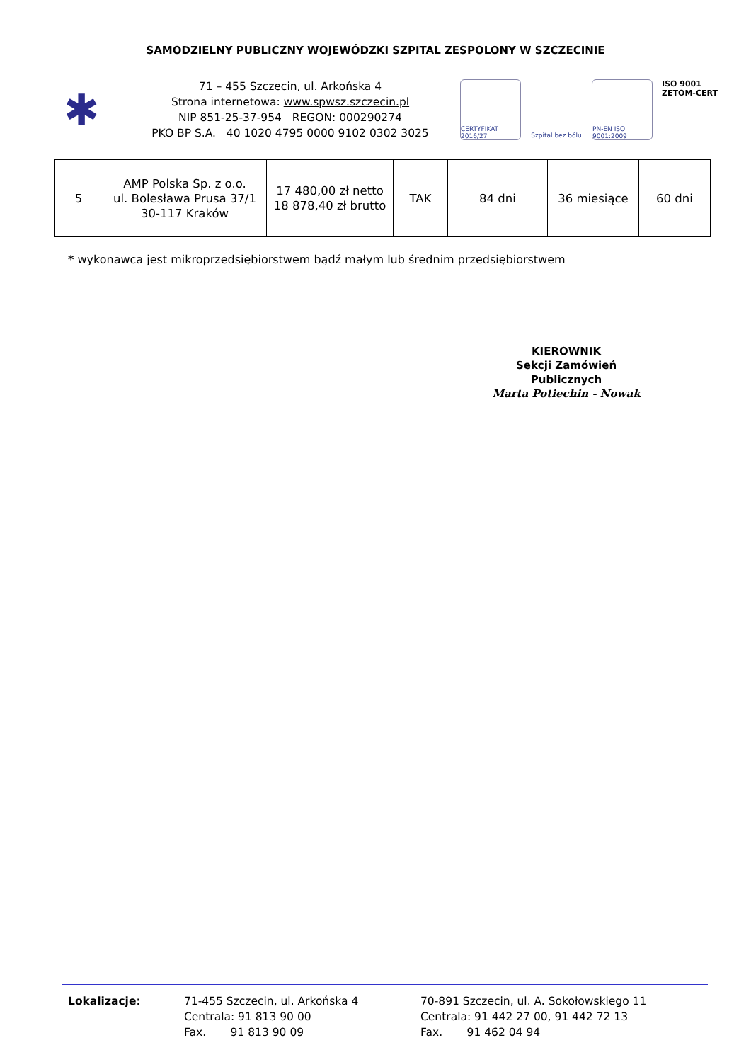SAMODZIELNY PUBLICZNY WOJEWÓDZKI SZPITAL ZESPOLONY W SZCZECINIE
✱
71 – 455 Szczecin, ul. Arkońska 4
Strona internetowa: www.spwsz.szczecin.pl
NIP 851-25-37-954 REGON: 000290274
PKO BP S.A. 40 1020 4795 0000 9102 0302 3025
CERTYFIKAT 2016/27
Szpital bez bólu
PN-EN ISO 9001:2009
ISO 9001
ZETOM-CERT
| 5 | AMP Polska Sp. z o.o. ul. Bolesława Prusa 37/1 30-117 Kraków | 17 480,00 zł netto 18 878,40 zł brutto | TAK | 84 dni | 36 miesiące | 60 dni |
* wykonawca jest mikroprzedsiębiorstwem bądź małym lub średnim przedsiębiorstwem
KIEROWNIK
Sekcji Zamówień Publicznych
Marta Potiechin - Nowak
Lokalizacje: 71-455 Szczecin, ul. Arkońska 4
Centrala: 91 813 90 00
Fax. 91 813 90 09
70-891 Szczecin, ul. A. Sokołowskiego 11
Centrala: 91 442 27 00, 91 442 72 13
Fax. 91 462 04 94